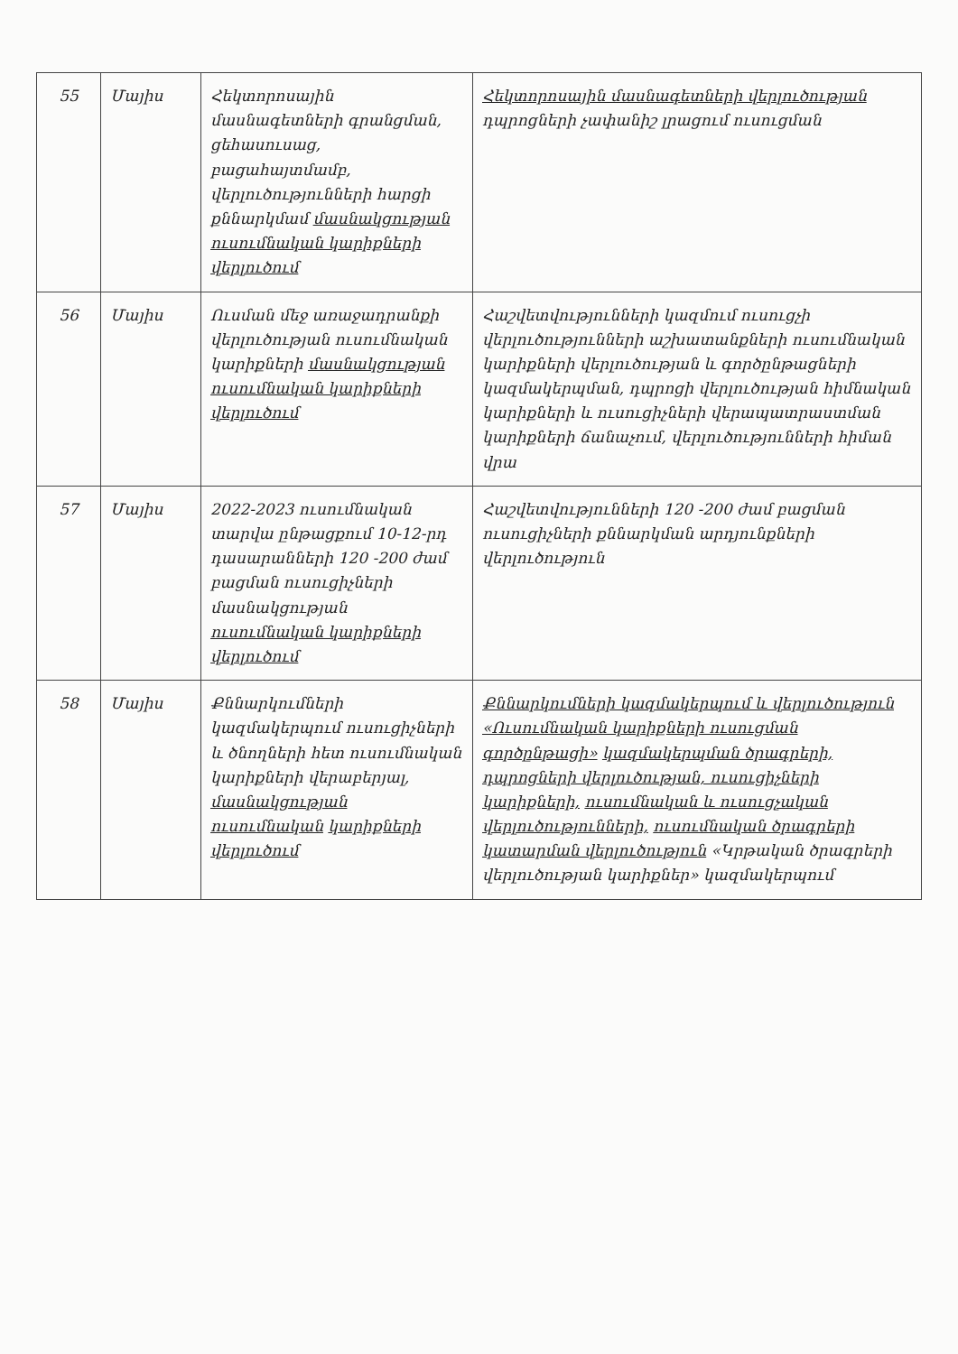| 55 | Մայիս | Հեկտորոսային մասնագետների գրանցման, ցեհասուսաց, բացահայտմամբ, վերլուծությունների հարցի քննարկմամ մասնակցության ուսումնական կարիքների վերլուծում | Հեկտորոսային մասնագետների վերլուծության դպրոցների չափանիշ լրացում ուսուցման |
| 56 | Մայիս | Ուսման մեջ առաջադրանքի վերլուծության ուսումնական կարիքների մասնակցության ուսումնական կարիքների վերլուծում | Հաշվետվությունների կազմում ուսուցչի վերլուծությունների աշխատանքների ուսումնական կարիքների վերլուծության և գործընթացների կազմակերպման, դպրոցի վերլուծության հիմնական կարիքների և ուսուցիչների վերապատրաստման կարիքների ճանաչում, վերլուծությունների հիման վրա |
| 57 | Մայիս | 2022-2023 ուսումնական տարվա ընթացքում 10-12-րդ դասարանների 120 -200 ժամ բացման ուսուցիչների մասնակցության ուսումնական կարիքների վերլուծում | Հաշվետվությունների 120 -200 ժամ բացման ուսուցիչների քննարկման արդյունքների վերլուծություն |
| 58 | Մայիս | Քննարկումների կազմակերպում ուսուցիչների և ծնողների հետ ուսումնական կարիքների վերաբերյալ, մասնակցության ուսումնական կարիքների վերլուծում | Քննարկումների կազմակերպում և վերլուծություն «Ուսումնական կարիքների ուսուցման գործընթացի» կազմակերպման ծրագրերի, դպրոցների վերլուծության, ուսուցիչների կարիքների, ուսումնական և ուսուցչական վերլուծությունների, ուսումնական ծրագրերի կատարման վերլուծություն «Կրթական ծրագրերի վերլուծության կարիքներ» կազմակերպում |